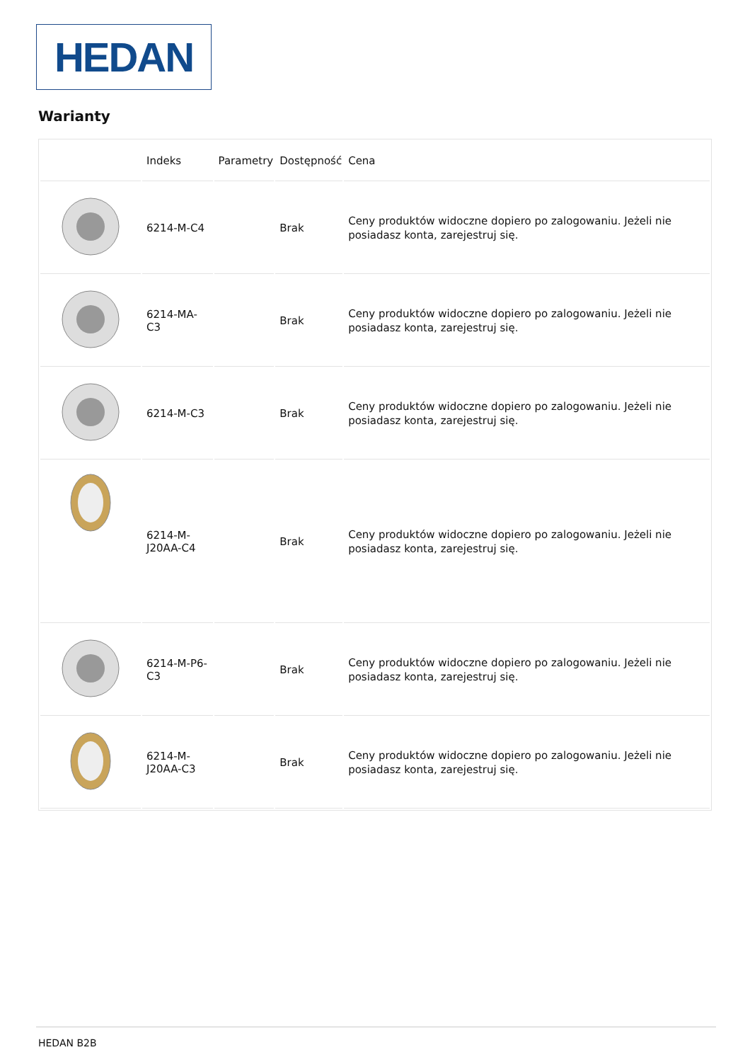HEDAN
Warianty
| | Indeks | Parametry | Dostępność | Cena |
| --- | --- | --- | --- | --- |
| | 6214-M-C4 | | Brak | Ceny produktów widoczne dopiero po zalogowaniu. Jeżeli nie posiadasz konta, zarejestruj się. |
| | 6214-MA-C3 | | Brak | Ceny produktów widoczne dopiero po zalogowaniu. Jeżeli nie posiadasz konta, zarejestruj się. |
| | 6214-M-C3 | | Brak | Ceny produktów widoczne dopiero po zalogowaniu. Jeżeli nie posiadasz konta, zarejestruj się. |
| | 6214-M- J20AA-C4 | | Brak | Ceny produktów widoczne dopiero po zalogowaniu. Jeżeli nie posiadasz konta, zarejestruj się. |
| | 6214-M-P6-C3 | | Brak | Ceny produktów widoczne dopiero po zalogowaniu. Jeżeli nie posiadasz konta, zarejestruj się. |
| | 6214-M- J20AA-C3 | | Brak | Ceny produktów widoczne dopiero po zalogowaniu. Jeżeli nie posiadasz konta, zarejestruj się. |
HEDAN B2B